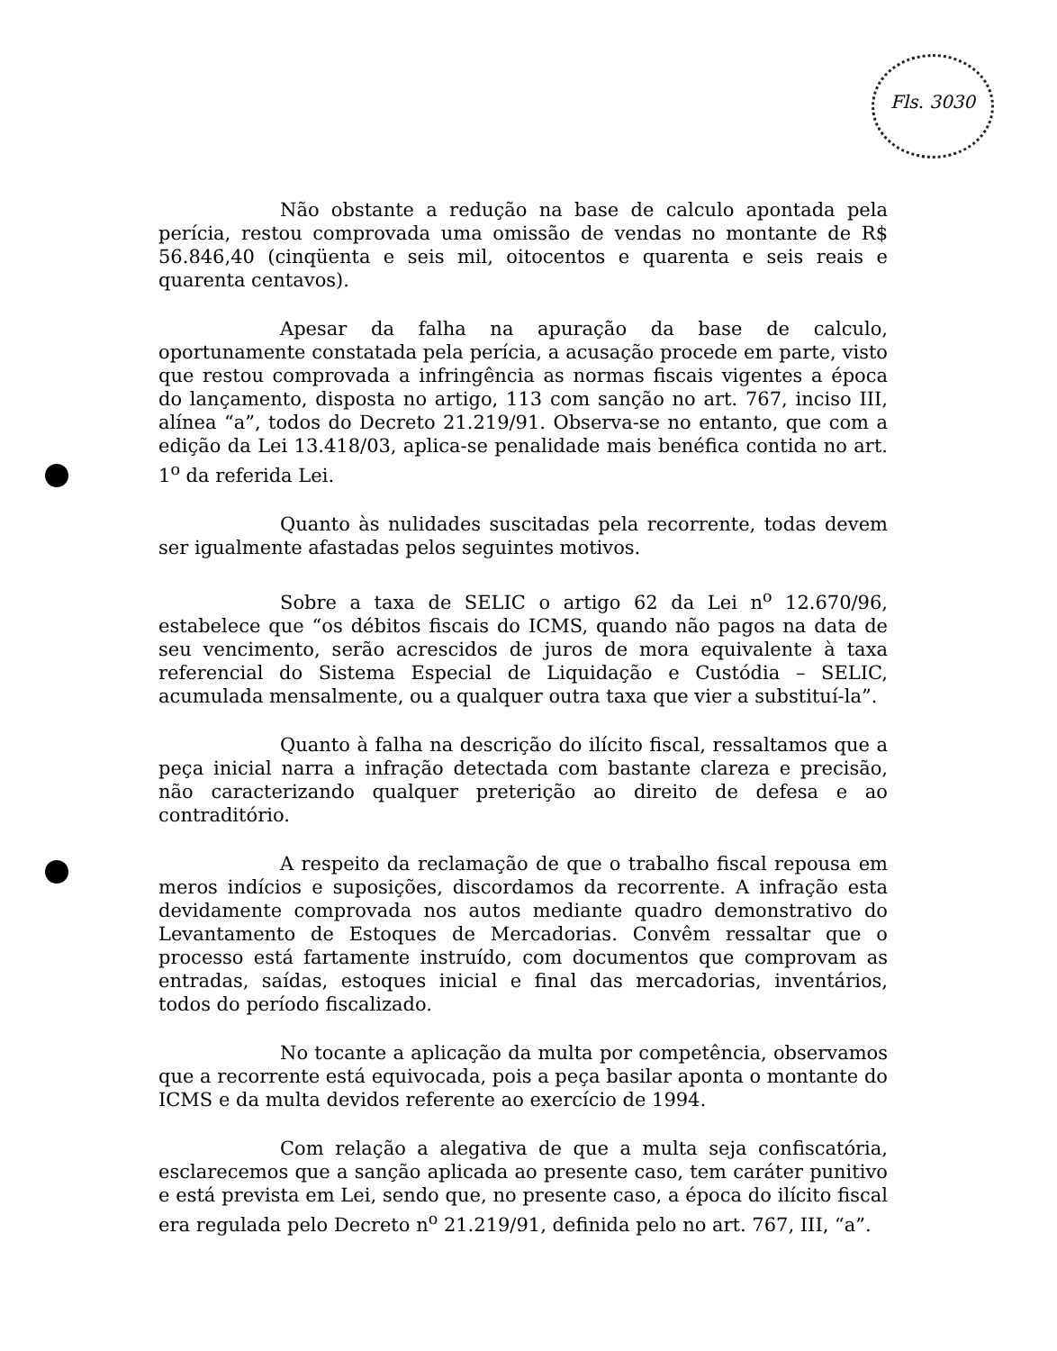Fls. 3030
Não obstante a redução na base de calculo apontada pela perícia, restou comprovada uma omissão de vendas no montante de R$ 56.846,40 (cinqüenta e seis mil, oitocentos e quarenta e seis reais e quarenta centavos).
Apesar da falha na apuração da base de calculo, oportunamente constatada pela perícia, a acusação procede em parte, visto que restou comprovada a infringência as normas fiscais vigentes a época do lançamento, disposta no artigo, 113 com sanção no art. 767, inciso III, alínea “a”, todos do Decreto 21.219/91. Observa-se no entanto, que com a edição da Lei 13.418/03, aplica-se penalidade mais benéfica contida no art. 1<sup>o</sup> da referida Lei.
Quanto às nulidades suscitadas pela recorrente, todas devem ser igualmente afastadas pelos seguintes motivos.
Sobre a taxa de SELIC o artigo 62 da Lei n<sup>o</sup> 12.670/96, estabelece que “os débitos fiscais do ICMS, quando não pagos na data de seu vencimento, serão acrescidos de juros de mora equivalente à taxa referencial do Sistema Especial de Liquidação e Custódia – SELIC, acumulada mensalmente, ou a qualquer outra taxa que vier a substituí-la”.
Quanto à falha na descrição do ilícito fiscal, ressaltamos que a peça inicial narra a infração detectada com bastante clareza e precisão, não caracterizando qualquer preterição ao direito de defesa e ao contraditório.
A respeito da reclamação de que o trabalho fiscal repousa em meros indícios e suposições, discordamos da recorrente. A infração esta devidamente comprovada nos autos mediante quadro demonstrativo do Levantamento de Estoques de Mercadorias. Convêm ressaltar que o processo está fartamente instruído, com documentos que comprovam as entradas, saídas, estoques inicial e final das mercadorias, inventários, todos do período fiscalizado.
No tocante a aplicação da multa por competência, observamos que a recorrente está equivocada, pois a peça basilar aponta o montante do ICMS e da multa devidos referente ao exercício de 1994.
Com relação a alegativa de que a multa seja confiscatória, esclarecemos que a sanção aplicada ao presente caso, tem caráter punitivo e está prevista em Lei, sendo que, no presente caso, a época do ilícito fiscal era regulada pelo Decreto n<sup>o</sup> 21.219/91, definida pelo no art. 767, III, “a”.